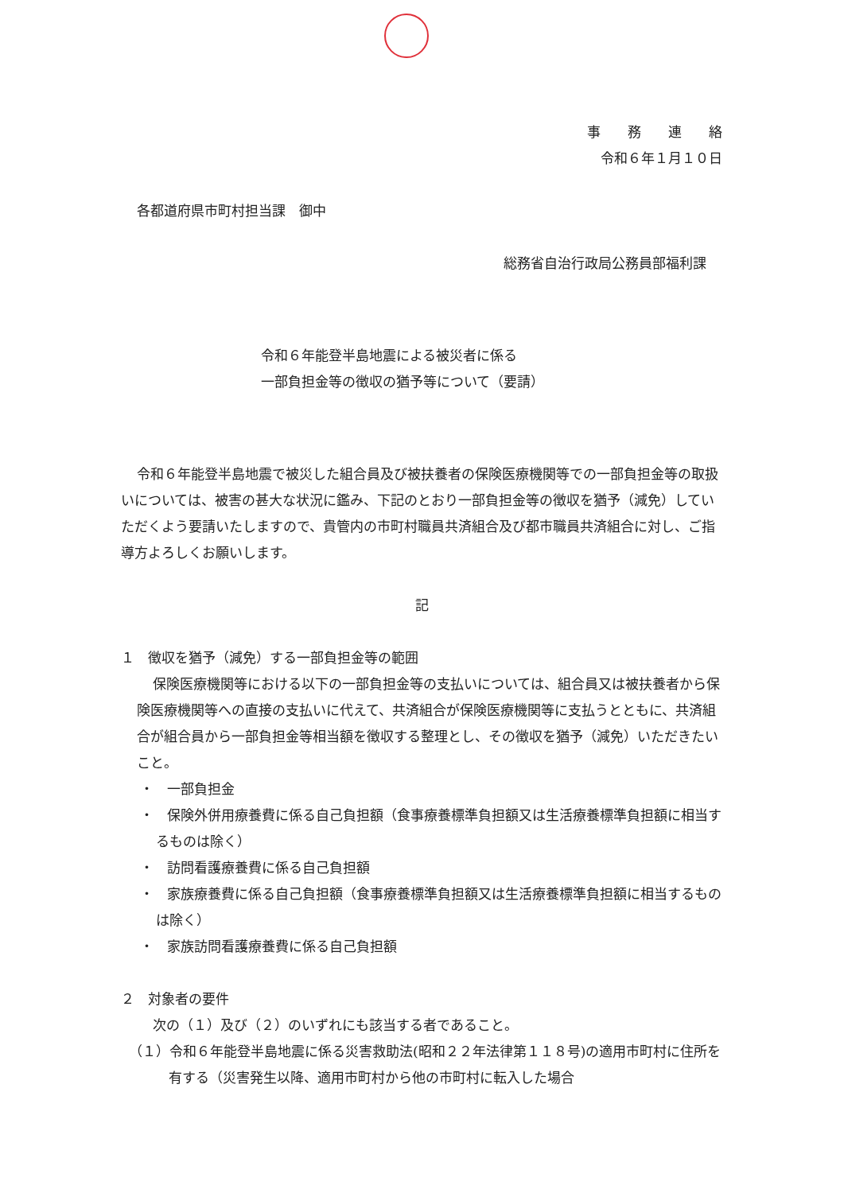事　　務　　連　　絡
令和６年１月１０日
各都道府県市町村担当課　御中
総務省自治行政局公務員部福利課
令和６年能登半島地震による被災者に係る
一部負担金等の徴収の猶予等について（要請）
令和６年能登半島地震で被災した組合員及び被扶養者の保険医療機関等での一部負担金等の取扱いについては、被害の甚大な状況に鑑み、下記のとおり一部負担金等の徴収を猶予（減免）していただくよう要請いたしますので、貴管内の市町村職員共済組合及び都市職員共済組合に対し、ご指導方よろしくお願いします。
記
１　徴収を猶予（減免）する一部負担金等の範囲
保険医療機関等における以下の一部負担金等の支払いについては、組合員又は被扶養者から保険医療機関等への直接の支払いに代えて、共済組合が保険医療機関等に支払うとともに、共済組合が組合員から一部負担金等相当額を徴収する整理とし、その徴収を猶予（減免）いただきたいこと。
・　一部負担金
・　保険外併用療養費に係る自己負担額（食事療養標準負担額又は生活療養標準負担額に相当するものは除く）
・　訪問看護療養費に係る自己負担額
・　家族療養費に係る自己負担額（食事療養標準負担額又は生活療養標準負担額に相当するものは除く）
・　家族訪問看護療養費に係る自己負担額
２　対象者の要件
次の（１）及び（２）のいずれにも該当する者であること。
（１）令和６年能登半島地震に係る災害救助法(昭和２２年法律第１１８号)の適用市町村に住所を有する（災害発生以降、適用市町村から他の市町村に転入した場合